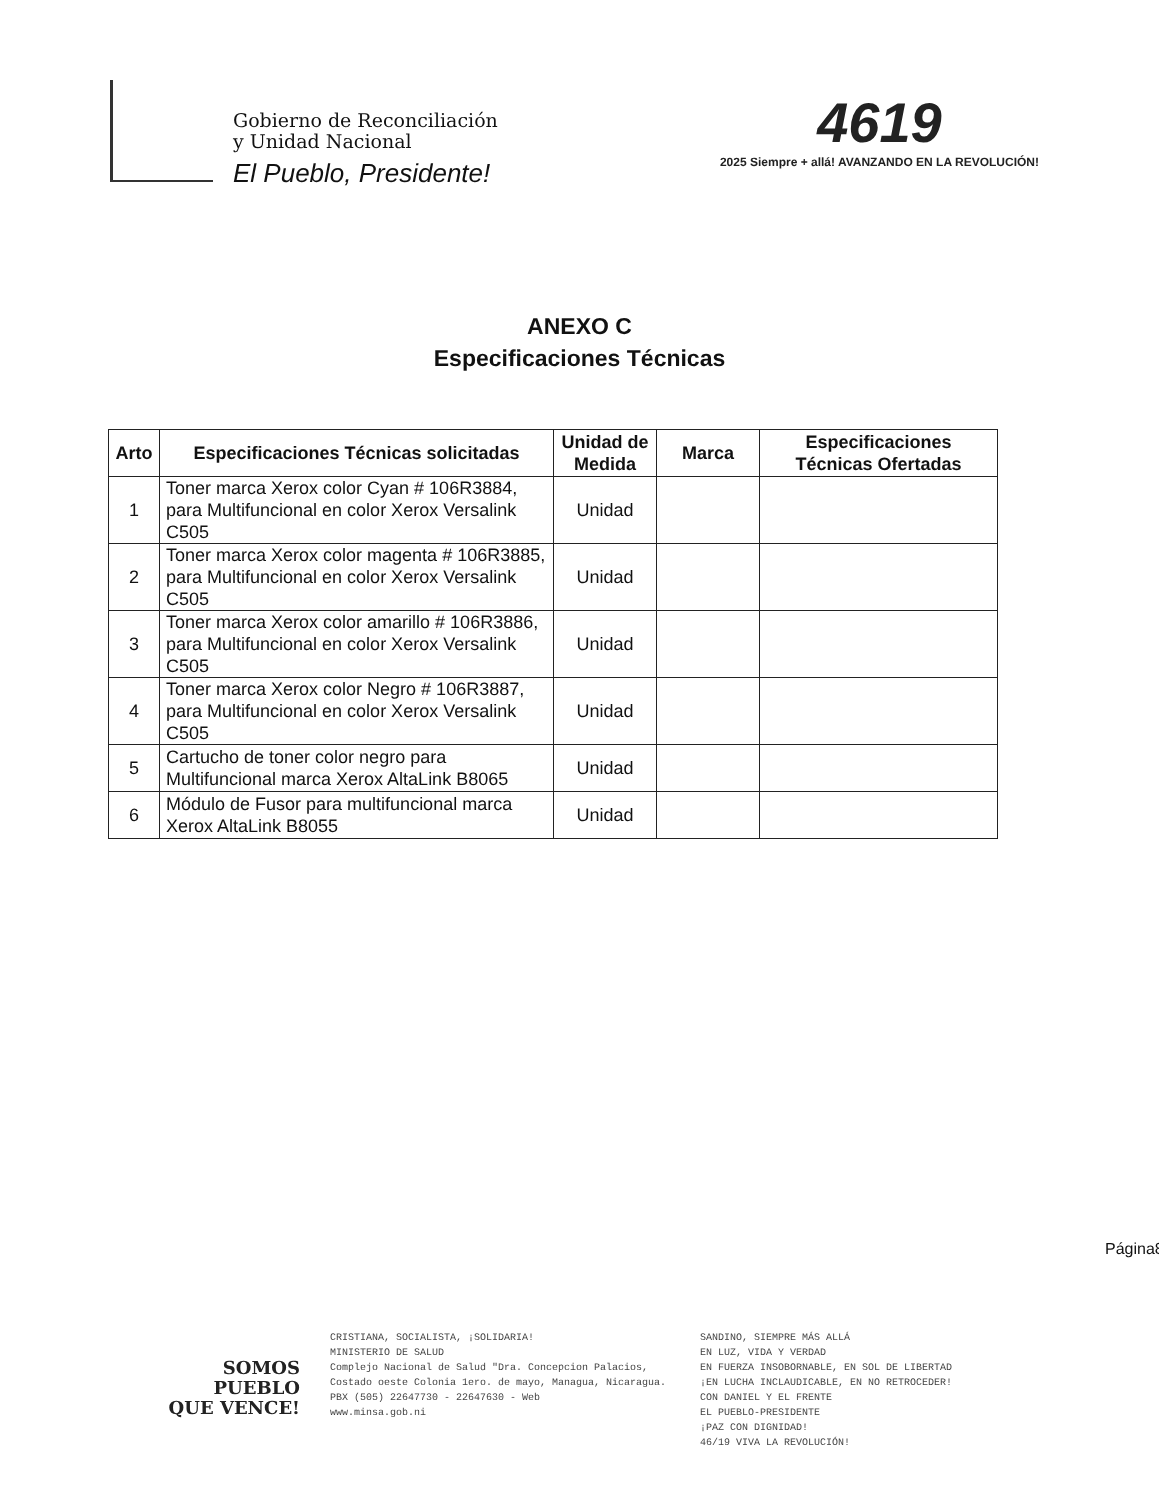Gobierno de Reconciliación
y Unidad Nacional
El Pueblo, Presidente!
4619
2025 Siempre + allá! AVANZANDO EN LA REVOLUCIÓN!
ANEXO C
Especificaciones Técnicas
| Arto | Especificaciones Técnicas solicitadas | Unidad de Medida | Marca | Especificaciones Técnicas Ofertadas |
| --- | --- | --- | --- | --- |
| 1 | Toner marca Xerox color Cyan # 106R3884, para Multifuncional en color Xerox Versalink C505 | Unidad | | |
| 2 | Toner marca Xerox color magenta # 106R3885, para Multifuncional en color Xerox Versalink C505 | Unidad | | |
| 3 | Toner marca Xerox color amarillo # 106R3886, para Multifuncional en color Xerox Versalink C505 | Unidad | | |
| 4 | Toner marca Xerox color Negro # 106R3887, para Multifuncional en color Xerox Versalink C505 | Unidad | | |
| 5 | Cartucho de toner color negro para Multifuncional marca Xerox AltaLink B8065 | Unidad | | |
| 6 | Módulo de Fusor para multifuncional marca Xerox AltaLink B8055 | Unidad | | |
Página8
SOMOS
PUEBLO
QUE VENCE!
CRISTIANA, SOCIALISTA, ¡SOLIDARIA!
MINISTERIO DE SALUD
Complejo Nacional de Salud "Dra. Concepcion Palacios,
Costado oeste Colonia 1ero. de mayo, Managua, Nicaragua.
PBX (505) 22647730 - 22647630 - Web
www.minsa.gob.ni
SANDINO, SIEMPRE MÁS ALLÁ
EN LUZ, VIDA Y VERDAD
EN FUERZA INSOBORNABLE, EN SOL DE LIBERTAD
¡EN LUCHA INCLAUDICABLE, EN NO RETROCEDER!
CON DANIEL Y EL FRENTE
EL PUEBLO-PRESIDENTE
¡PAZ CON DIGNIDAD!
46/19 VIVA LA REVOLUCIÓN!